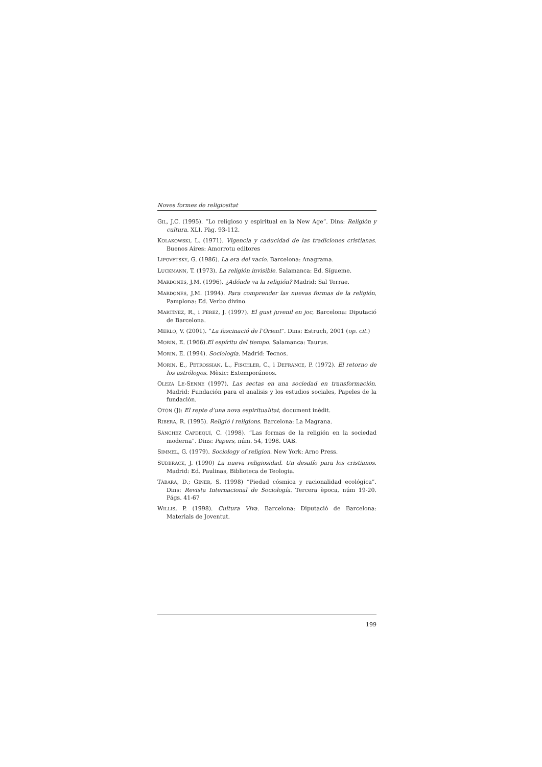Noves formes de religiositat
GIL, J.C. (1995). “Lo religioso y espiritual en la New Age”. Dins: Religión y cultura. XLI. Pàg. 93-112.
KOLAKOWSKI, L. (1971). Vigencia y caducidad de las tradiciones cristianas. Buenos Aires: Amorrotu editores
LIPOVETSKY, G. (1986). La era del vacío. Barcelona: Anagrama.
LUCKMANN, T. (1973). La religión invisible. Salamanca: Ed. Sígueme.
MARDONES, J.M. (1996). ¿Adónde va la religión? Madrid: Sal Terrae.
MARDONES, J.M. (1994). Para comprender las nuevas formas de la religión, Pamplona: Ed. Verbo divino.
MARTÍNEZ, R., i PÉREZ, J. (1997). El gust juvenil en joc, Barcelona: Diputació de Barcelona.
MERLO, V. (2001). “La fascinació de l’Orient”. Dins: Estruch, 2001 (op. cit.)
MORIN, E. (1966).El espíritu del tiempo. Salamanca: Taurus.
MORIN, E. (1994). Sociología. Madrid: Tecnos.
MORIN, E., PETROSSIAN, L., FISCHLER, C., i DEFRANCE, P. (1972). El retorno de los astrólogos. Mèxic: Extemporáneos.
OLEZA LE-SENNE (1997). Las sectas en una sociedad en transformación. Madrid: Fundación para el analisis y los estudios sociales, Papeles de la fundación.
OTÓN (J): El repte d’una nova espiritualitat, document inèdit.
RIBERA, R. (1995). Religió i religions. Barcelona: La Magrana.
SÁNCHEZ CAPDEQUÍ, C. (1998). “Las formas de la religión en la sociedad moderna”. Dins: Papers, núm. 54, 1998. UAB.
SIMMEL, G. (1979). Sociology of religion. New York: Arno Press.
SUDBRACK, J. (1990) La nueva religiosidad. Un desafío para los cristianos. Madrid: Ed. Paulinas, Biblioteca de Teologia.
TÀBARA, D.; GINER, S. (1998) “Piedad cósmica y racionalidad ecológica”. Dins: Revista Internacional de Sociología. Tercera època, núm 19-20. Págs. 41-67
WILLIS, P. (1998). Cultura Viva. Barcelona: Diputació de Barcelona: Materials de Joventut.
199